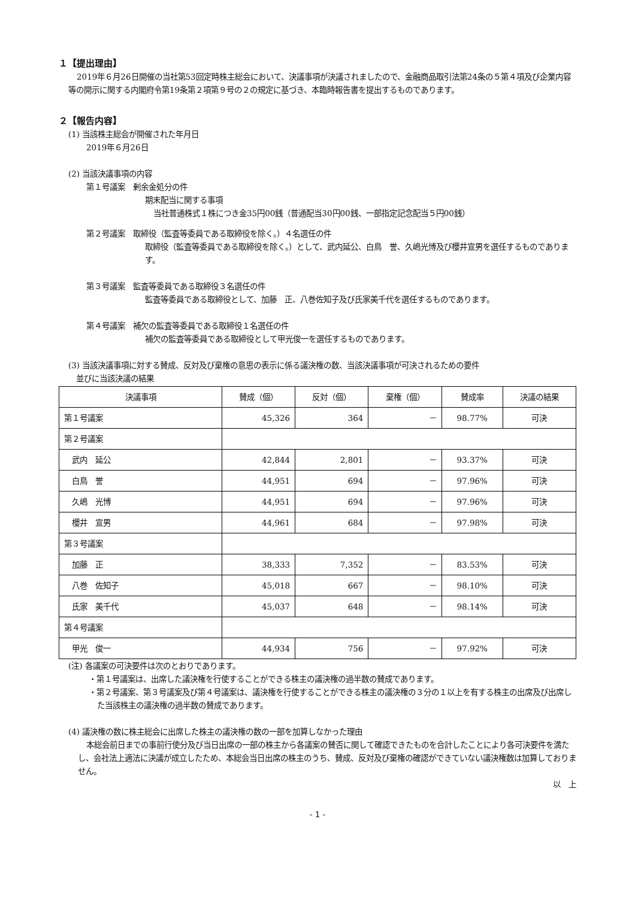１【提出理由】
2019年６月26日開催の当社第53回定時株主総会において、決議事項が決議されましたので、金融商品取引法第24条の５第４項及び企業内容等の開示に関する内閣府令第19条第２項第９号の２の規定に基づき、本臨時報告書を提出するものであります。
２【報告内容】
(1) 当該株主総会が開催された年月日
2019年６月26日
(2) 当該決議事項の内容
第１号議案　剰余金処分の件
期末配当に関する事項
当社普通株式１株につき金35円00銭（普通配当30円00銭、一部指定記念配当５円00銭）
第２号議案　取締役（監査等委員である取締役を除く。）４名選任の件
取締役（監査等委員である取締役を除く。）として、武内延公、白鳥　誉、久嶋光博及び櫻井宣男を選任するものであります。
第３号議案　監査等委員である取締役３名選任の件
監査等委員である取締役として、加藤　正、八巻佐知子及び氏家美千代を選任するものであります。
第４号議案　補欠の監査等委員である取締役１名選任の件
補欠の監査等委員である取締役として甲光俊一を選任するものであります。
(3) 当該決議事項に対する賛成、反対及び棄権の意思の表示に係る議決権の数、当該決議事項が可決されるための要件
　並びに当該決議の結果
| 決議事項 | 賛成（個） | 反対（個） | 棄権（個） | 賛成率 | 決議の結果 |
| --- | --- | --- | --- | --- | --- |
| 第１号議案 | 45,326 | 364 | － | 98.77% | 可決 |
| 第２号議案 | | | | | |
| 武内 延公 | 42,844 | 2,801 | － | 93.37% | 可決 |
| 白鳥 誉 | 44,951 | 694 | － | 97.96% | 可決 |
| 久嶋 光博 | 44,951 | 694 | － | 97.96% | 可決 |
| 櫻井 宣男 | 44,961 | 684 | － | 97.98% | 可決 |
| 第３号議案 | | | | | |
| 加藤 正 | 38,333 | 7,352 | － | 83.53% | 可決 |
| 八巻 佐知子 | 45,018 | 667 | － | 98.10% | 可決 |
| 氏家 美千代 | 45,037 | 648 | － | 98.14% | 可決 |
| 第４号議案 | | | | | |
| 甲光 俊一 | 44,934 | 756 | － | 97.92% | 可決 |
(注) 各議案の可決要件は次のとおりであります。
・第１号議案は、出席した議決権を行使することができる株主の議決権の過半数の賛成であります。
・第２号議案、第３号議案及び第４号議案は、議決権を行使することができる株主の議決権の３分の１以上を有する株主の出席及び出席した当該株主の議決権の過半数の賛成であります。
(4) 議決権の数に株主総会に出席した株主の議決権の数の一部を加算しなかった理由
本総会前日までの事前行使分及び当日出席の一部の株主から各議案の賛否に関して確認できたものを合計したことにより各可決要件を満たし、会社法上適法に決議が成立したため、本総会当日出席の株主のうち、賛成、反対及び棄権の確認ができていない議決権数は加算しておりません。
以　上
- 1 -